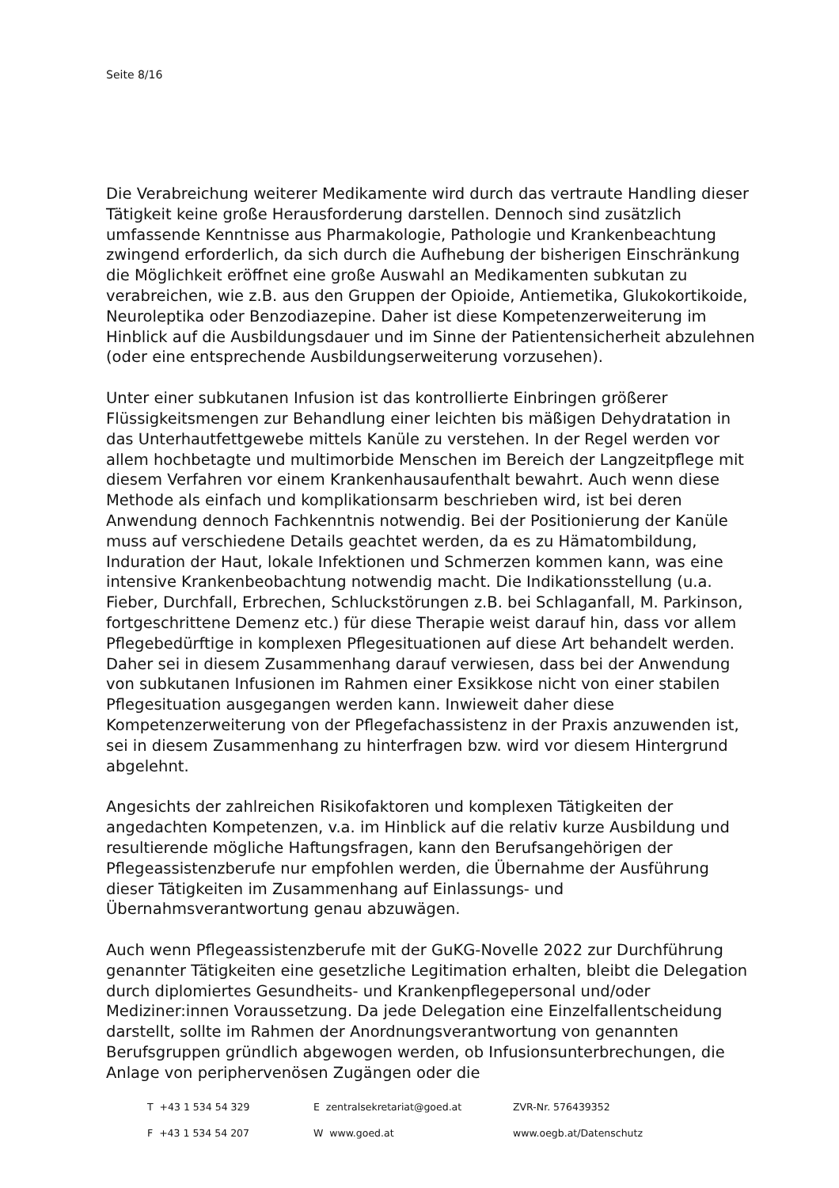Seite 8/16
Die Verabreichung weiterer Medikamente wird durch das vertraute Handling dieser Tätigkeit keine große Herausforderung darstellen. Dennoch sind zusätzlich umfassende Kenntnisse aus Pharmakologie, Pathologie und Krankenbeachtung zwingend erforderlich, da sich durch die Aufhebung der bisherigen Einschränkung die Möglichkeit eröffnet eine große Auswahl an Medikamenten subkutan zu verabreichen, wie z.B. aus den Gruppen der Opioide, Antiemetika, Glukokortikoide, Neuroleptika oder Benzodiazepine. Daher ist diese Kompetenzerweiterung im Hinblick auf die Ausbildungsdauer und im Sinne der Patientensicherheit abzulehnen (oder eine entsprechende Ausbildungserweiterung vorzusehen).
Unter einer subkutanen Infusion ist das kontrollierte Einbringen größerer Flüssigkeitsmengen zur Behandlung einer leichten bis mäßigen Dehydratation in das Unterhautfettgewebe mittels Kanüle zu verstehen. In der Regel werden vor allem hochbetagte und multimorbide Menschen im Bereich der Langzeitpflege mit diesem Verfahren vor einem Krankenhausaufenthalt bewahrt. Auch wenn diese Methode als einfach und komplikationsarm beschrieben wird, ist bei deren Anwendung dennoch Fachkenntnis notwendig. Bei der Positionierung der Kanüle muss auf verschiedene Details geachtet werden, da es zu Hämatombildung, Induration der Haut, lokale Infektionen und Schmerzen kommen kann, was eine intensive Krankenbeobachtung notwendig macht. Die Indikationsstellung (u.a. Fieber, Durchfall, Erbrechen, Schluckstörungen z.B. bei Schlaganfall, M. Parkinson, fortgeschrittene Demenz etc.) für diese Therapie weist darauf hin, dass vor allem Pflegebedürftige in komplexen Pflegesituationen auf diese Art behandelt werden. Daher sei in diesem Zusammenhang darauf verwiesen, dass bei der Anwendung von subkutanen Infusionen im Rahmen einer Exsikkose nicht von einer stabilen Pflegesituation ausgegangen werden kann. Inwieweit daher diese Kompetenzerweiterung von der Pflegefachassistenz in der Praxis anzuwenden ist, sei in diesem Zusammenhang zu hinterfragen bzw. wird vor diesem Hintergrund abgelehnt.
Angesichts der zahlreichen Risikofaktoren und komplexen Tätigkeiten der angedachten Kompetenzen, v.a. im Hinblick auf die relativ kurze Ausbildung und resultierende mögliche Haftungsfragen, kann den Berufsangehörigen der Pflegeassistenzberufe nur empfohlen werden, die Übernahme der Ausführung dieser Tätigkeiten im Zusammenhang auf Einlassungs- und Übernahmsverantwortung genau abzuwägen.
Auch wenn Pflegeassistenzberufe mit der GuKG-Novelle 2022 zur Durchführung genannter Tätigkeiten eine gesetzliche Legitimation erhalten, bleibt die Delegation durch diplomiertes Gesundheits- und Krankenpflegepersonal und/oder Mediziner:innen Voraussetzung. Da jede Delegation eine Einzelfallentscheidung darstellt, sollte im Rahmen der Anordnungsverantwortung von genannten Berufsgruppen gründlich abgewogen werden, ob Infusionsunterbrechungen, die Anlage von periphervenösen Zugängen oder die
T +43 1 534 54 329 E zentralsekretariat@goed.at ZVR-Nr. 576439352
F +43 1 534 54 207 W www.goed.at www.oegb.at/Datenschutz